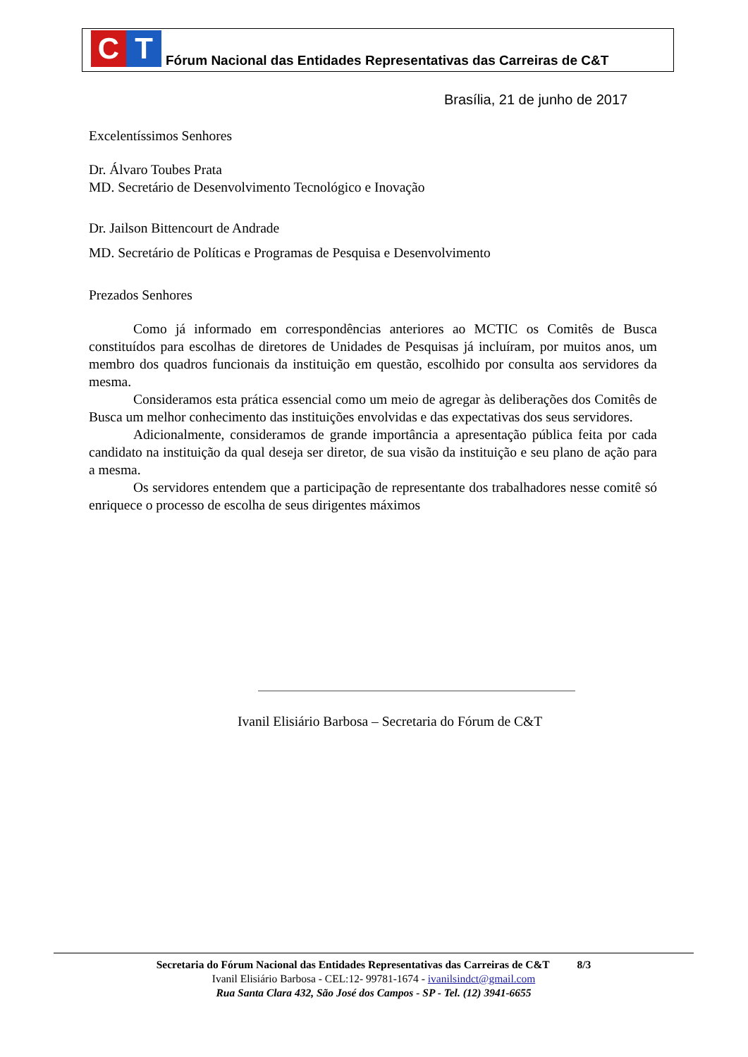C T
Fórum Nacional das Entidades Representativas das Carreiras de C&T
Brasília, 21 de junho de 2017
Excelentíssimos Senhores
Dr. Álvaro Toubes Prata
MD. Secretário de Desenvolvimento Tecnológico e Inovação
Dr. Jailson Bittencourt de Andrade
MD. Secretário de Políticas e Programas de Pesquisa e Desenvolvimento
Prezados Senhores
Como já informado em correspondências anteriores ao MCTIC os Comitês de Busca constituídos para escolhas de diretores de Unidades de Pesquisas já incluíram, por muitos anos, um membro dos quadros funcionais da instituição em questão, escolhido por consulta aos servidores da mesma.
Consideramos esta prática essencial como um meio de agregar às deliberações dos Comitês de Busca um melhor conhecimento das instituições envolvidas e das expectativas dos seus servidores.
Adicionalmente, consideramos de grande importância a apresentação pública feita por cada candidato na instituição da qual deseja ser diretor, de sua visão da instituição e seu plano de ação para a mesma.
Os servidores entendem que a participação de representante dos trabalhadores nesse comitê só enriquece o processo de escolha de seus dirigentes máximos
Ivanil Elisiário Barbosa – Secretaria do Fórum de C&T
Secretaria do Fórum Nacional das Entidades Representativas das Carreiras de C&T 8/3
Ivanil Elisiário Barbosa - CEL:12- 99781-1674 - ivanilsindct@gmail.com
Rua Santa Clara 432, São José dos Campos - SP - Tel. (12) 3941-6655